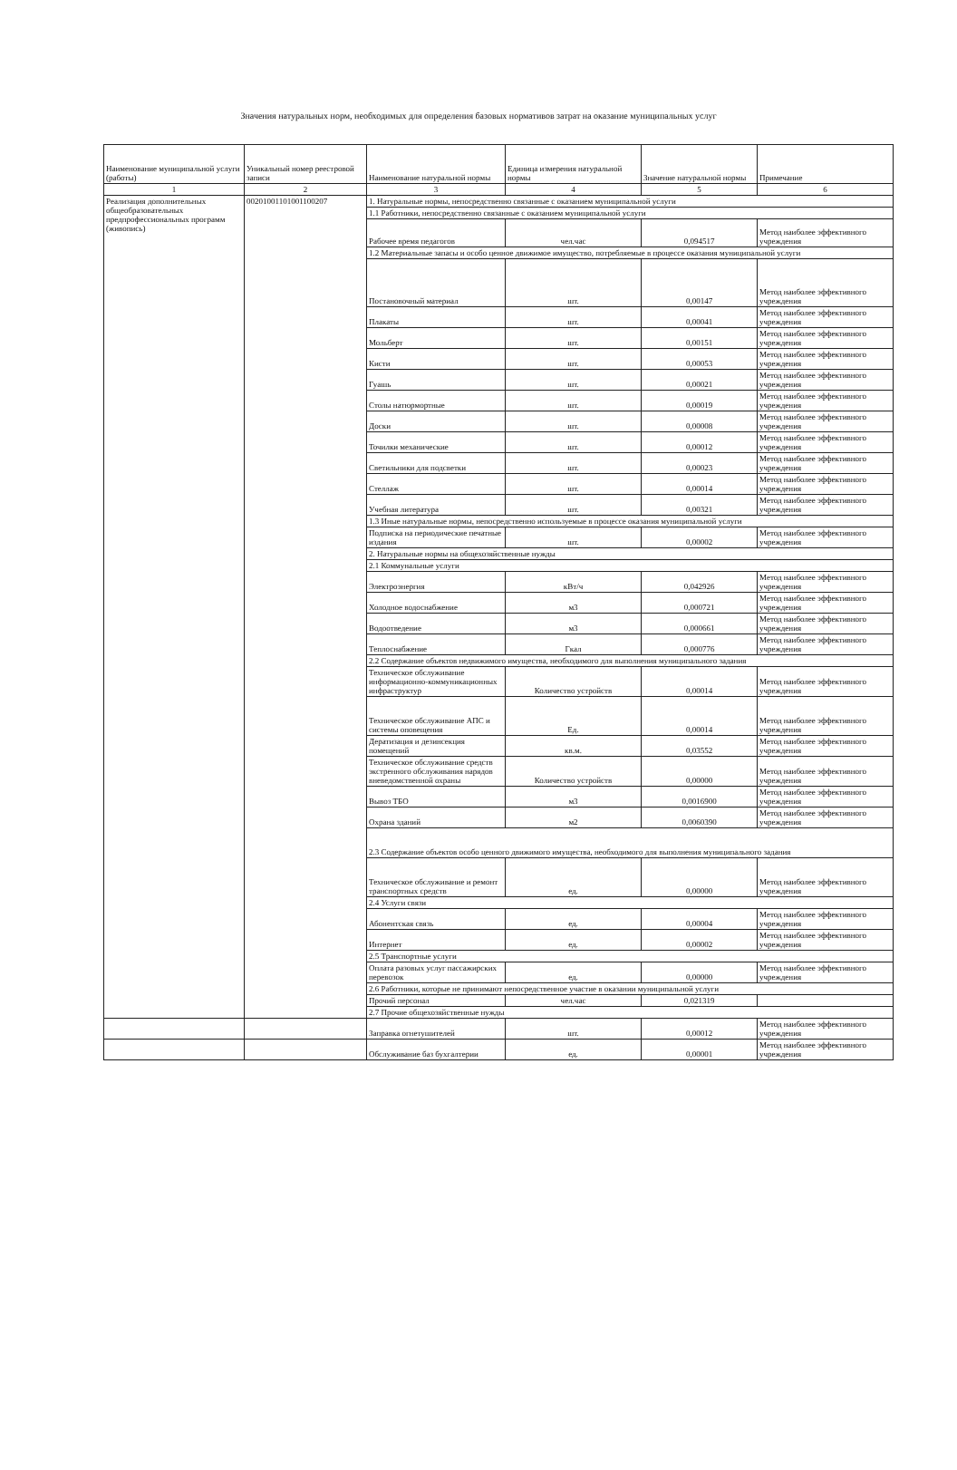Значения натуральных норм, необходимых для определения базовых нормативов затрат на оказание муниципальных услуг
| Наименование муниципальной услуги (работы) | Уникальный номер реестровой записи | Наименование натуральной нормы | Единица измерения натуральной нормы | Значение натуральной нормы | Примечание |
| --- | --- | --- | --- | --- | --- |
| 1 | 2 | 3 | 4 | 5 | 6 |
| Реализация дополнительных общеобразовательных предпрофессиональных программ (живопись) | 00201001101001100207 | 1. Натуральные нормы, непосредственно связанные с оказанием муниципальной услуги | | | |
| | | 1.1 Работники, непосредственно связанные с оказанием муниципальной услуги | | | |
| | | Рабочее время педагогов | чел.час | 0,094517 | Метод наиболее эффективного учреждения |
| | | 1.2 Материальные запасы и особо ценное движимое имущество, потребляемые в процессе оказания муниципальной услуги | | | |
| | | Постановочный материал | шт. | 0,00147 | Метод наиболее эффективного учреждения |
| | | Плакаты | шт. | 0,00041 | Метод наиболее эффективного учреждения |
| | | Мольберт | шт. | 0,00151 | Метод наиболее эффективного учреждения |
| | | Кисти | шт. | 0,00053 | Метод наиболее эффективного учреждения |
| | | Гуашь | шт. | 0,00021 | Метод наиболее эффективного учреждения |
| | | Столы натюрмортные | шт. | 0,00019 | Метод наиболее эффективного учреждения |
| | | Доски | шт. | 0,00008 | Метод наиболее эффективного учреждения |
| | | Точилки механические | шт. | 0,00012 | Метод наиболее эффективного учреждения |
| | | Светильники для подсветки | шт. | 0,00023 | Метод наиболее эффективного учреждения |
| | | Стеллаж | шт. | 0,00014 | Метод наиболее эффективного учреждения |
| | | Учебная литература | шт. | 0,00321 | Метод наиболее эффективного учреждения |
| | | 1.3 Иные натуральные нормы, непосредственно используемые в процессе оказания муниципальной услуги | | | |
| | | Подписка на периодические печатные издания | шт. | 0,00002 | Метод наиболее эффективного учреждения |
| | | 2. Натуральные нормы на общехозяйственные нужды | | | |
| | | 2.1 Коммунальные услуги | | | |
| | | Электроэнергия | кВт/ч | 0,042926 | Метод наиболее эффективного учреждения |
| | | Холодное водоснабжение | м3 | 0,000721 | Метод наиболее эффективного учреждения |
| | | Водоотведение | м3 | 0,000661 | Метод наиболее эффективного учреждения |
| | | Теплоснабжение | Гкал | 0,000776 | Метод наиболее эффективного учреждения |
| | | 2.2 Содержание объектов недвижимого имущества, необходимого для выполнения муниципального задания | | | |
| | | Техническое обслуживание информационно-коммуникационных инфраструктур | Количество устройств | 0,00014 | Метод наиболее эффективного учреждения |
| | | Техническое обслуживание АПС и системы оповещения | Ед. | 0,00014 | Метод наиболее эффективного учреждения |
| | | Дератизация и дезинсекция помещений | кв.м. | 0,03552 | Метод наиболее эффективного учреждения |
| | | Техническое обслуживание средств экстренного обслуживания нарядов вневедомственной охраны | Количество устройств | 0,00000 | Метод наиболее эффективного учреждения |
| | | Вывоз ТБО | м3 | 0,0016900 | Метод наиболее эффективного учреждения |
| | | Охрана зданий | м2 | 0,0060390 | Метод наиболее эффективного учреждения |
| | | 2.3 Содержание объектов особо ценного движимого имущества, необходимого для выполнения муниципального задания | | | |
| | | Техническое обслуживание и ремонт транспортных средств | ед. | 0,00000 | Метод наиболее эффективного учреждения |
| | | 2.4 Услуги связи | | | |
| | | Абонентская связь | ед. | 0,00004 | Метод наиболее эффективного учреждения |
| | | Интернет | ед. | 0,00002 | Метод наиболее эффективного учреждения |
| | | 2.5 Транспортные услуги | | | |
| | | Оплата разовых услуг пассажирских перевозок | ед. | 0,00000 | Метод наиболее эффективного учреждения |
| | | 2.6 Работники, которые не принимают непосредственное участие в оказании муниципальной услуги | | | |
| | | Прочий персонал | чел.час | 0,021319 | |
| | | 2.7 Прочие общехозяйственные нужды | | | |
| | | Заправка огнетушителей | шт. | 0,00012 | Метод наиболее эффективного учреждения |
| | | Обслуживание баз бухгалтерии | ед. | 0,00001 | Метод наиболее эффективного учреждения |